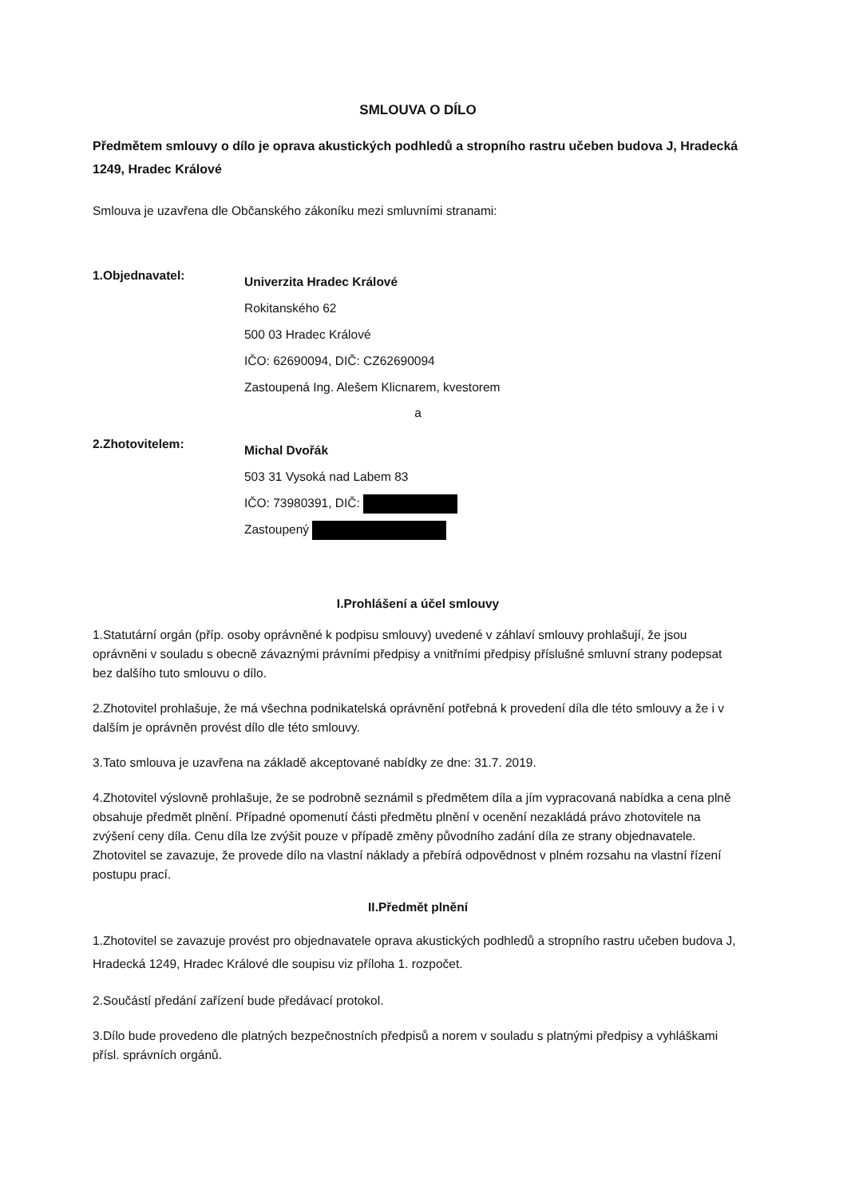SMLOUVA O DÍLO
Předmětem smlouvy o dílo je oprava akustických podhledů a stropního rastru učeben budova J, Hradecká 1249, Hradec Králové
Smlouva je uzavřena dle Občanského zákoníku mezi smluvními stranami:
1.Objednavatel:
Univerzita Hradec Králové
Rokitanského 62
500 03 Hradec Králové
IČO: 62690094, DIČ: CZ62690094
Zastoupená Ing. Alešem Klicnarem, kvestorem
a
2.Zhotovitelem:
Michal Dvořák
503 31 Vysoká nad Labem 83
IČO: 73980391, DIČ:
Zastoupený
I.Prohlášení a účel smlouvy
1.Statutární orgán (příp. osoby oprávněné k podpisu smlouvy) uvedené v záhlaví smlouvy prohlašují, že jsou oprávněni v souladu s obecně závaznými právními předpisy a vnitřními předpisy příslušné smluvní strany podepsat bez dalšího tuto smlouvu o dílo.
2.Zhotovitel prohlašuje, že má všechna podnikatelská oprávnění potřebná k provedení díla dle této smlouvy a že i v dalším je oprávněn provést dílo dle této smlouvy.
3.Tato smlouva je uzavřena na základě akceptované nabídky ze dne: 31.7. 2019.
4.Zhotovitel výslovně prohlašuje, že se podrobně seznámil s předmětem díla a jím vypracovaná nabídka a cena plně obsahuje předmět plnění. Případné opomenutí části předmětu plnění v ocenění nezakládá právo zhotovitele na zvýšení ceny díla. Cenu díla lze zvýšit pouze v případě změny původního zadání díla ze strany objednavatele. Zhotovitel se zavazuje, že provede dílo na vlastní náklady a přebírá odpovědnost v plném rozsahu na vlastní řízení postupu prací.
II.Předmět plnění
1.Zhotovitel se zavazuje provést pro objednavatele oprava akustických podhledů a stropního rastru učeben budova J, Hradecká 1249, Hradec Králové dle soupisu viz příloha 1. rozpočet.
2.Součástí předání zařízení bude předávací protokol.
3.Dílo bude provedeno dle platných bezpečnostních předpisů a norem v souladu s platnými předpisy a vyhláškami přísl. správních orgánů.